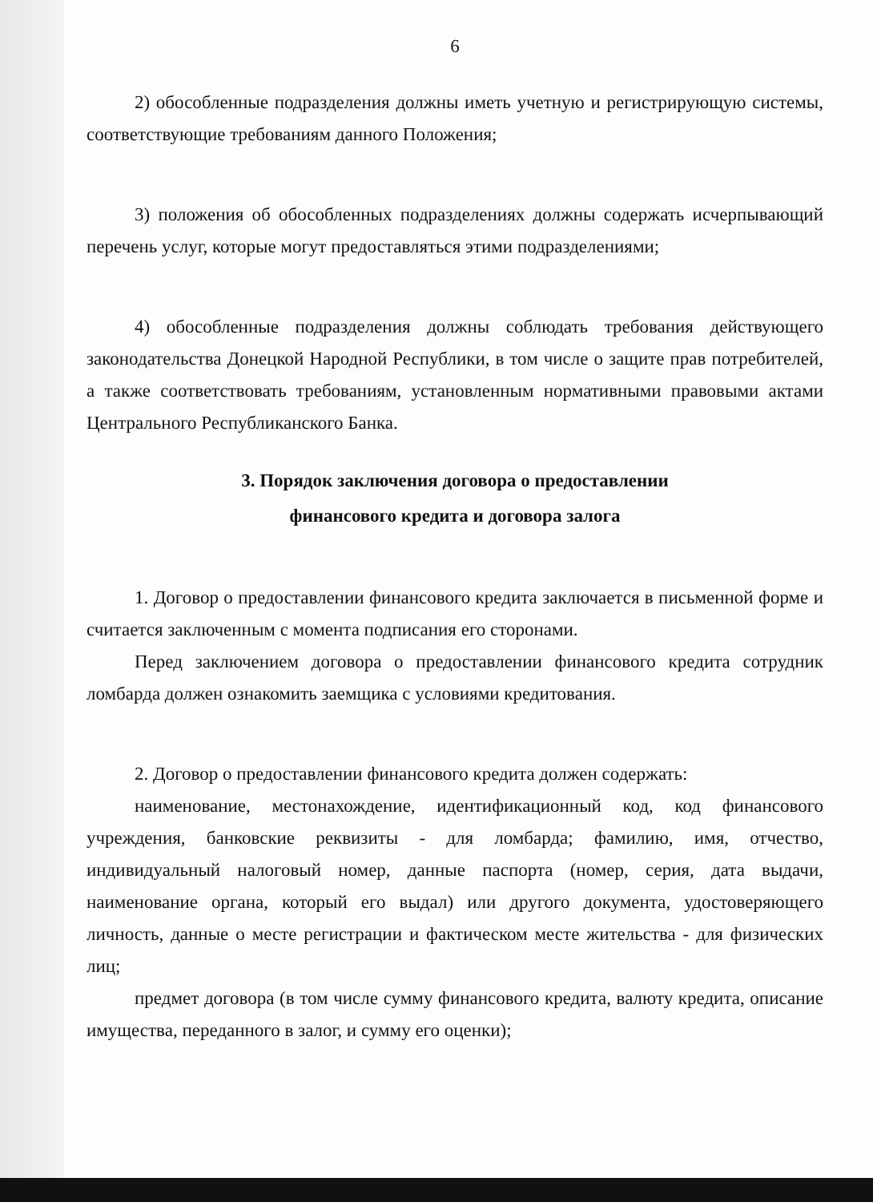6
2) обособленные подразделения должны иметь учетную и регистрирующую системы, соответствующие требованиям данного Положения;
3) положения об обособленных подразделениях должны содержать исчерпывающий перечень услуг, которые могут предоставляться этими подразделениями;
4) обособленные подразделения должны соблюдать требования действующего законодательства Донецкой Народной Республики, в том числе о защите прав потребителей, а также соответствовать требованиям, установленным нормативными правовыми актами Центрального Республиканского Банка.
3. Порядок заключения договора о предоставлении
финансового кредита и договора залога
1. Договор о предоставлении финансового кредита заключается в письменной форме и считается заключенным с момента подписания его сторонами.
Перед заключением договора о предоставлении финансового кредита сотрудник ломбарда должен ознакомить заемщика с условиями кредитования.
2. Договор о предоставлении финансового кредита должен содержать:
наименование, местонахождение, идентификационный код, код финансового учреждения, банковские реквизиты - для ломбарда; фамилию, имя, отчество, индивидуальный налоговый номер, данные паспорта (номер, серия, дата выдачи, наименование органа, который его выдал) или другого документа, удостоверяющего личность, данные о месте регистрации и фактическом месте жительства - для физических лиц;
предмет договора (в том числе сумму финансового кредита, валюту кредита, описание имущества, переданного в залог, и сумму его оценки);